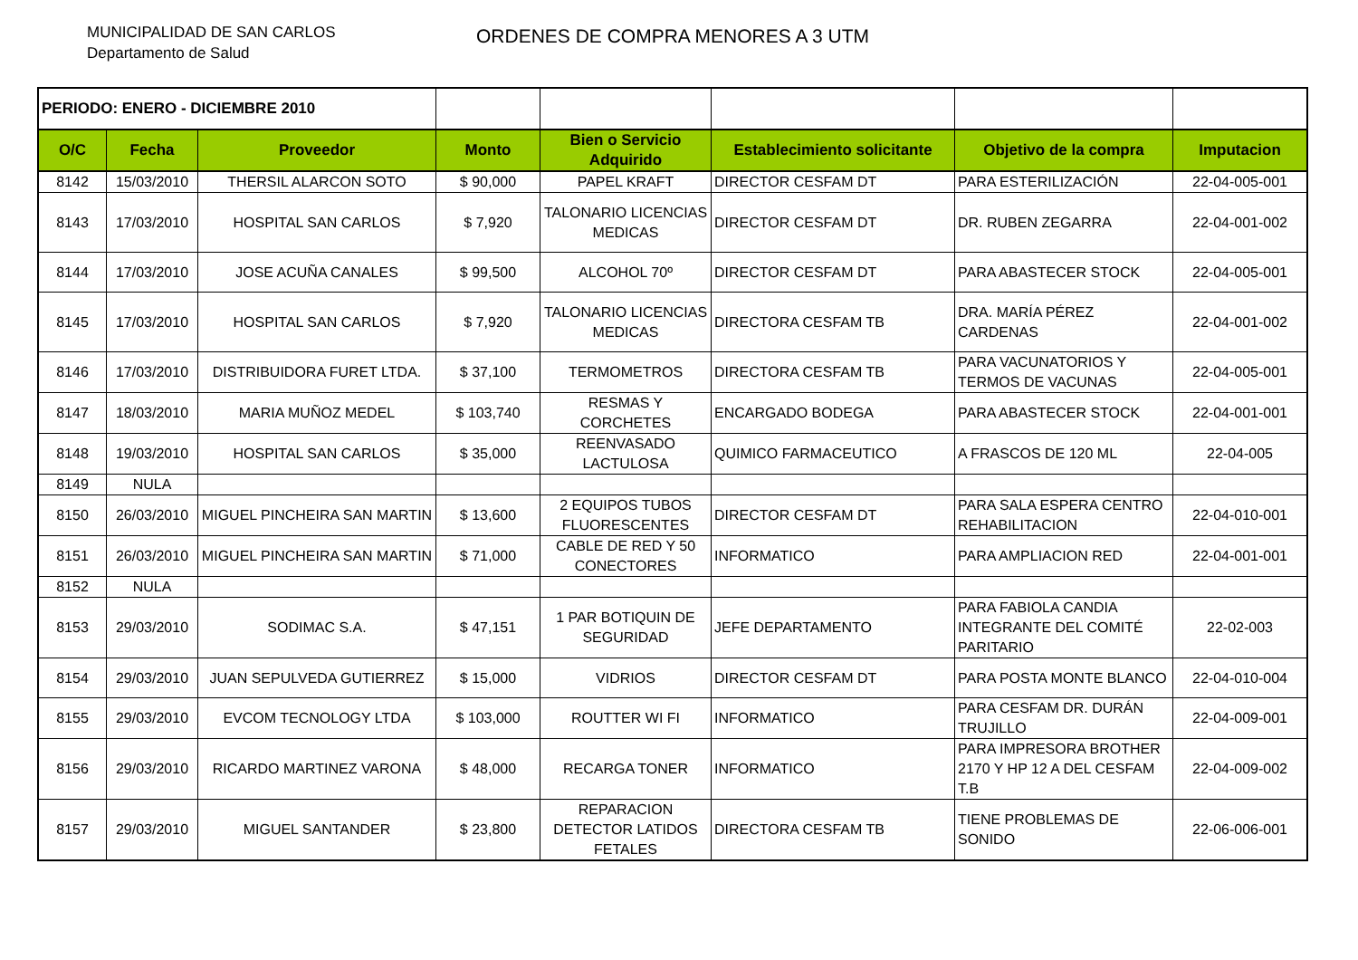MUNICIPALIDAD DE SAN CARLOS
Departamento de Salud
ORDENES DE COMPRA MENORES A 3 UTM
| PERIODO: ENERO - DICIEMBRE 2010 | | | | | | | |
| O/C | Fecha | Proveedor | Monto | Bien o Servicio Adquirido | Establecimiento solicitante | Objetivo de la compra | Imputacion |
| 8142 | 15/03/2010 | THERSIL ALARCON SOTO | $ 90,000 | PAPEL KRAFT | DIRECTOR CESFAM DT | PARA ESTERILIZACIÓN | 22-04-005-001 |
| 8143 | 17/03/2010 | HOSPITAL SAN CARLOS | $ 7,920 | TALONARIO LICENCIAS MEDICAS | DIRECTOR CESFAM DT | DR. RUBEN ZEGARRA | 22-04-001-002 |
| 8144 | 17/03/2010 | JOSE ACUÑA CANALES | $ 99,500 | ALCOHOL 70º | DIRECTOR CESFAM DT | PARA ABASTECER STOCK | 22-04-005-001 |
| 8145 | 17/03/2010 | HOSPITAL SAN CARLOS | $ 7,920 | TALONARIO LICENCIAS MEDICAS | DIRECTORA CESFAM TB | DRA. MARÍA PÉREZ CARDENAS | 22-04-001-002 |
| 8146 | 17/03/2010 | DISTRIBUIDORA FURET LTDA. | $ 37,100 | TERMOMETROS | DIRECTORA CESFAM TB | PARA VACUNATORIOS Y TERMOS DE VACUNAS | 22-04-005-001 |
| 8147 | 18/03/2010 | MARIA MUÑOZ MEDEL | $ 103,740 | RESMAS Y CORCHETES | ENCARGADO BODEGA | PARA ABASTECER STOCK | 22-04-001-001 |
| 8148 | 19/03/2010 | HOSPITAL SAN CARLOS | $ 35,000 | REENVASADO LACTULOSA | QUIMICO FARMACEUTICO | A FRASCOS DE 120 ML | 22-04-005 |
| 8149 | NULA | | | | | | |
| 8150 | 26/03/2010 | MIGUEL PINCHEIRA SAN MARTIN | $ 13,600 | 2 EQUIPOS TUBOS FLUORESCENTES | DIRECTOR CESFAM DT | PARA SALA ESPERA CENTRO REHABILITACION | 22-04-010-001 |
| 8151 | 26/03/2010 | MIGUEL PINCHEIRA SAN MARTIN | $ 71,000 | CABLE DE RED Y 50 CONECTORES | INFORMATICO | PARA AMPLIACION RED | 22-04-001-001 |
| 8152 | NULA | | | | | | |
| 8153 | 29/03/2010 | SODIMAC S.A. | $ 47,151 | 1 PAR BOTIQUIN DE SEGURIDAD | JEFE DEPARTAMENTO | PARA FABIOLA CANDIA INTEGRANTE DEL COMITÉ PARITARIO | 22-02-003 |
| 8154 | 29/03/2010 | JUAN SEPULVEDA GUTIERREZ | $ 15,000 | VIDRIOS | DIRECTOR CESFAM DT | PARA POSTA MONTE BLANCO | 22-04-010-004 |
| 8155 | 29/03/2010 | EVCOM TECNOLOGY LTDA | $ 103,000 | ROUTTER WI FI | INFORMATICO | PARA CESFAM DR. DURÁN TRUJILLO | 22-04-009-001 |
| 8156 | 29/03/2010 | RICARDO MARTINEZ VARONA | $ 48,000 | RECARGA TONER | INFORMATICO | PARA IMPRESORA BROTHER 2170 Y HP 12 A DEL CESFAM T.B | 22-04-009-002 |
| 8157 | 29/03/2010 | MIGUEL SANTANDER | $ 23,800 | REPARACION DETECTOR LATIDOS FETALES | DIRECTORA CESFAM TB | TIENE PROBLEMAS DE SONIDO | 22-06-006-001 |